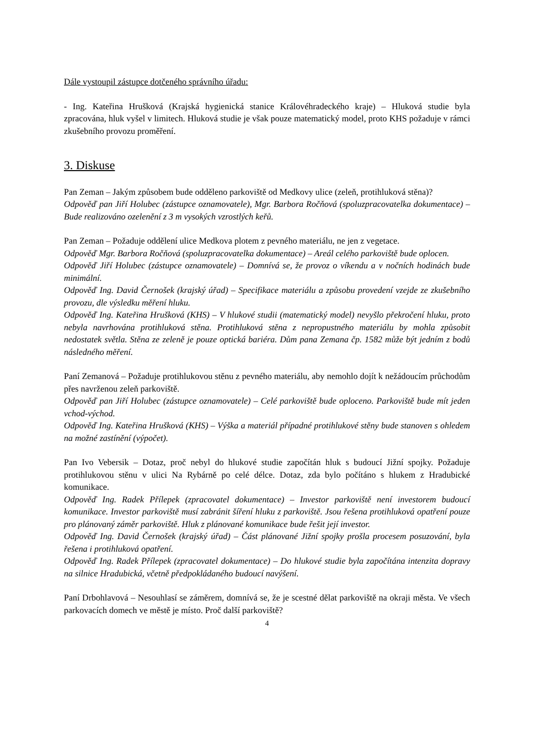Dále vystoupil zástupce dotčeného správního úřadu:
- Ing. Kateřina Hrušková (Krajská hygienická stanice Královéhradeckého kraje) – Hluková studie byla zpracována, hluk vyšel v limitech. Hluková studie je však pouze matematický model, proto KHS požaduje v rámci zkušebního provozu proměření.
3. Diskuse
Pan Zeman – Jakým způsobem bude odděleno parkoviště od Medkovy ulice (zeleň, protihluková stěna)?
Odpověď pan Jiří Holubec (zástupce oznamovatele), Mgr. Barbora Ročňová (spoluzpracovatelka dokumentace) – Bude realizováno ozelenění z 3 m vysokých vzrostlých keřů.
Pan Zeman – Požaduje oddělení ulice Medkova plotem z pevného materiálu, ne jen z vegetace.
Odpověď Mgr. Barbora Ročňová (spoluzpracovatelka dokumentace) – Areál celého parkoviště bude oplocen.
Odpověď Jiří Holubec (zástupce oznamovatele) – Domnívá se, že provoz o víkendu a v nočních hodinách bude minimální.
Odpověď Ing. David Černošek (krajský úřad) – Specifikace materiálu a způsobu provedení vzejde ze zkušebního provozu, dle výsledku měření hluku.
Odpověď Ing. Kateřina Hrušková (KHS) – V hlukové studii (matematický model) nevyšlo překročení hluku, proto nebyla navrhována protihluková stěna. Protihluková stěna z nepropustného materiálu by mohla způsobit nedostatek světla. Stěna ze zeleně je pouze optická bariéra. Dům pana Zemana čp. 1582 může být jedním z bodů následného měření.
Paní Zemanová – Požaduje protihlukovou stěnu z pevného materiálu, aby nemohlo dojít k nežádoucím průchodům přes navrženou zeleň parkoviště.
Odpověď pan Jiří Holubec (zástupce oznamovatele) – Celé parkoviště bude oploceno. Parkoviště bude mít jeden vchod-východ.
Odpověď Ing. Kateřina Hrušková (KHS) – Výška a materiál případné protihlukové stěny bude stanoven s ohledem na možné zastínění (výpočet).
Pan Ivo Vebersik – Dotaz, proč nebyl do hlukové studie započítán hluk s budoucí Jižní spojky. Požaduje protihlukovou stěnu v ulici Na Rybárně po celé délce. Dotaz, zda bylo počítáno s hlukem z Hradubické komunikace.
Odpověď Ing. Radek Přílepek (zpracovatel dokumentace) – Investor parkoviště není investorem budoucí komunikace. Investor parkoviště musí zabránit šíření hluku z parkoviště. Jsou řešena protihluková opatření pouze pro plánovaný záměr parkoviště. Hluk z plánované komunikace bude řešit její investor.
Odpověď Ing. David Černošek (krajský úřad) – Část plánované Jižní spojky prošla procesem posuzování, byla řešena i protihluková opatření.
Odpověď Ing. Radek Přílepek (zpracovatel dokumentace) – Do hlukové studie byla započítána intenzita dopravy na silnice Hradubická, včetně předpokládaného budoucí navýšení.
Paní Drbohlavová – Nesouhlasí se záměrem, domnívá se, že je scestné dělat parkoviště na okraji města. Ve všech parkovacích domech ve městě je místo. Proč další parkoviště?
4